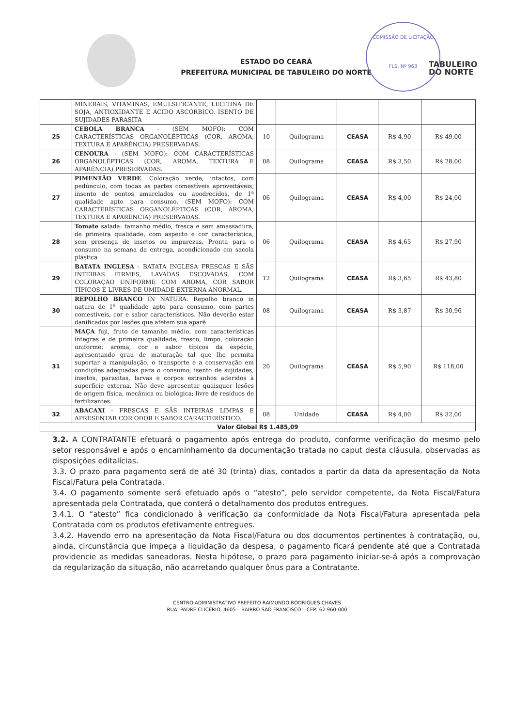ESTADO DO CEARÁ
PREFEITURA MUNICIPAL DE TABULEIRO DO NORTE
COMISSÃO DE LICITAÇÃO
FLS. Nº 963
TABULEIRO
DO NORTE
| | MINERAIS, VITAMINAS, EMULSIFICANTE, LECITINA DE SOJA, ANTIOXIDANTE E ÁCIDO ASCÓRBICO. ISENTO DE SUJIDADES PARASITA | | | | | |
| 25 | CEBOLA BRANCA - (SEM MOFO): COM CARACTERÍSTICAS ORGANOLÉPTICAS (COR, AROMA, TEXTURA E APARÊNCIA) PRESERVADAS. | 10 | Quilograma | CEASA | R$ 4,90 | R$ 49,00 |
| 26 | CENOURA - (SEM MOFO): COM CARACTERÍSTICAS ORGANOLÉPTICAS (COR, AROMA, TEXTURA E APARÊNCIA) PRESERVADAS. | 08 | Quilograma | CEASA | R$ 3,50 | R$ 28,00 |
| 27 | PIMENTÃO VERDE . Coloração verde, intactos, com pedúnculo, com todas as partes comestíveis aproveitáveis, insento de pontos amarelados ou apodrecidos, de 1ª qualidade apto para consumo. (SEM MOFO): COM CARACTERÍSTICAS ORGANOLÉPTICAS (COR, AROMA, TEXTURA E APARÊNCIA) PRESERVADAS. | 06 | Quilograma | CEASA | R$ 4,00 | R$ 24,00 |
| 28 | Tomate salada: tamanho médio, fresca e sem amassadura, de primeira qualidade, com aspecto e cor característica, sem presença de insetos ou impurezas. Pronta para o consumo na semana da entrega, acondicionado em sacola plástica | 06 | Quilograma | CEASA | R$ 4,65 | R$ 27,90 |
| 29 | BATATA INGLESA - BATATA INGLESA FRESCAS E SÃS INTEIRAS FIRMES, LAVADAS ESCOVADAS, COM COLORAÇÃO UNIFORME COM AROMA, COR SABOR TÍPICOS E LIVRES DE UMIDADE EXTERNA ANORMAL. | 12 | Quilograma | CEASA | R$ 3,65 | R$ 43,80 |
| 30 | REPOLHO BRANCO IN NATURA. Repolho branco in natura de 1ª qualidade apto para consumo, com partes comestíveis, cor e sabor característicos. Não deverão estar danificados por lesões que afetem sua aparê | 08 | Quilograma | CEASA | R$ 3,87 | R$ 30,96 |
| 31 | MAÇA fuji, fruto de tamanho médio, com características íntegras e de primeira qualidade; fresco, limpo, coloração uniforme; aroma, cor e sabor típicos da espécie, apresentando grau de maturação tal que lhe permita suportar a manipulação, o transporte e a conservação em condições adequadas para o consumo; isento de sujidades, insetos, parasitas, larvas e corpos estranhos aderidos à superfície externa. Não deve apresentar quaisquer lesões de origem física, mecânica ou biológica; livre de resíduos de fertilizantes. | 20 | Quilograma | CEASA | R$ 5,90 | R$ 118,00 |
| 32 | ABACAXI - FRESCAS E SÃS INTEIRAS LIMPAS E APRESENTAR COR ODOR E SABOR CARACTERÍSTICO. | 08 | Unidade | CEASA | R$ 4,00 | R$ 32,00 |
| Valor Global R$ 1.485,09 | | | | | | |
3.2. A CONTRATANTE efetuará o pagamento após entrega do produto, conforme verificação do mesmo pelo setor responsável e após o encaminhamento da documentação tratada no caput desta cláusula, observadas as disposições editalícias.
3.3. O prazo para pagamento será de até 30 (trinta) dias, contados a partir da data da apresentação da Nota Fiscal/Fatura pela Contratada.
3.4. O pagamento somente será efetuado após o “atesto”, pelo servidor competente, da Nota Fiscal/Fatura apresentada pela Contratada, que conterá o detalhamento dos produtos entregues.
3.4.1. O “atesto” fica condicionado à verificação da conformidade da Nota Fiscal/Fatura apresentada pela Contratada com os produtos efetivamente entregues.
3.4.2. Havendo erro na apresentação da Nota Fiscal/Fatura ou dos documentos pertinentes à contratação, ou, ainda, circunstância que impeça a liquidação da despesa, o pagamento ficará pendente até que a Contratada providencie as medidas saneadoras. Nesta hipótese, o prazo para pagamento iniciar-se-á após a comprovação da regularização da situação, não acarretando qualquer ônus para a Contratante.
CENTRO ADMINISTRATIVO PREFEITO RAIMUNDO RODRIGUES CHAVES
RUA: PADRE CLICÉRIO, 4605 – BAIRRO SÃO FRANCISCO – CEP: 62.960-000